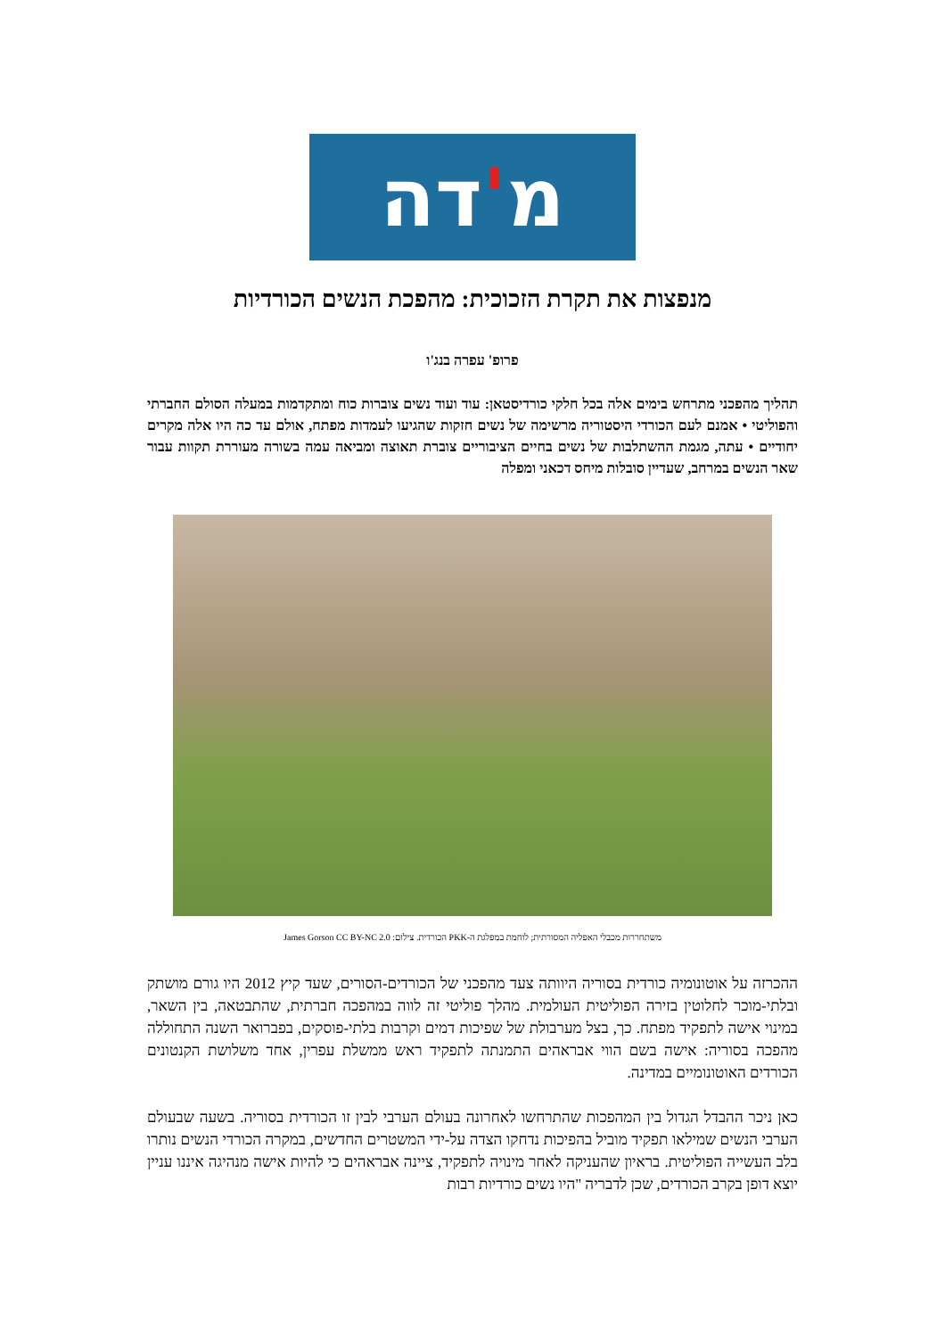מ ' דה
מנפצות את תקרת הזכוכית: מהפכת הנשים הכורדיות
פרופ' עפרה בנג'ו
תהליך מהפכני מתרחש בימים אלה בכל חלקי כורדיסטאן: עוד ועוד נשים צוברות כוח ומתקדמות במעלה הסולם החברתי והפוליטי • אמנם לעם הכורדי היסטוריה מרשימה של נשים חזקות שהגיעו לעמדות מפתח, אולם עד כה היו אלה מקרים יחודיים • עתה, מגמת ההשתלבות של נשים בחיים הציבוריים צוברת תאוצה ומביאה עמה בשורה מעוררת תקוות עבור שאר הנשים במרחב, שעדיין סובלות מיחס דכאני ומפלה
משתחררות מכבלי האפליה המסורתית; לוחמת במפלגת ה-PKK הכורדית. צילום: James Gorson CC BY-NC 2.0
ההכרזה על אוטונומיה כורדית בסוריה היוותה צעד מהפכני של הכורדים-הסורים, שעד קיץ 2012 היו גורם מושתק ובלתי-מוכר לחלוטין בזירה הפוליטית העולמית. מהלך פוליטי זה לווה במהפכה חברתית, שהתבטאה, בין השאר, במינוי אישה לתפקיד מפתח. כך, בצל מערבולת של שפיכות דמים וקרבות בלתי-פוסקים, בפברואר השנה התחוללה מהפכה בסוריה: אישה בשם הווי אבראהים התמנתה לתפקיד ראש ממשלת עפרין, אחד משלושת הקנטונים הכורדים האוטונומיים במדינה.
כאן ניכר ההבדל הגדול בין המהפכות שהתרחשו לאחרונה בעולם הערבי לבין זו הכורדית בסוריה. בשעה שבעולם הערבי הנשים שמילאו תפקיד מוביל בהפיכות נדחקו הצדה על-ידי המשטרים החדשים, במקרה הכורדי הנשים נותרו בלב העשייה הפוליטית. בראיון שהעניקה לאחר מינויה לתפקיד, ציינה אבראהים כי להיות אישה מנהיגה איננו עניין יוצא דופן בקרב הכורדים, שכן לדבריה "היו נשים כורדיות רבות